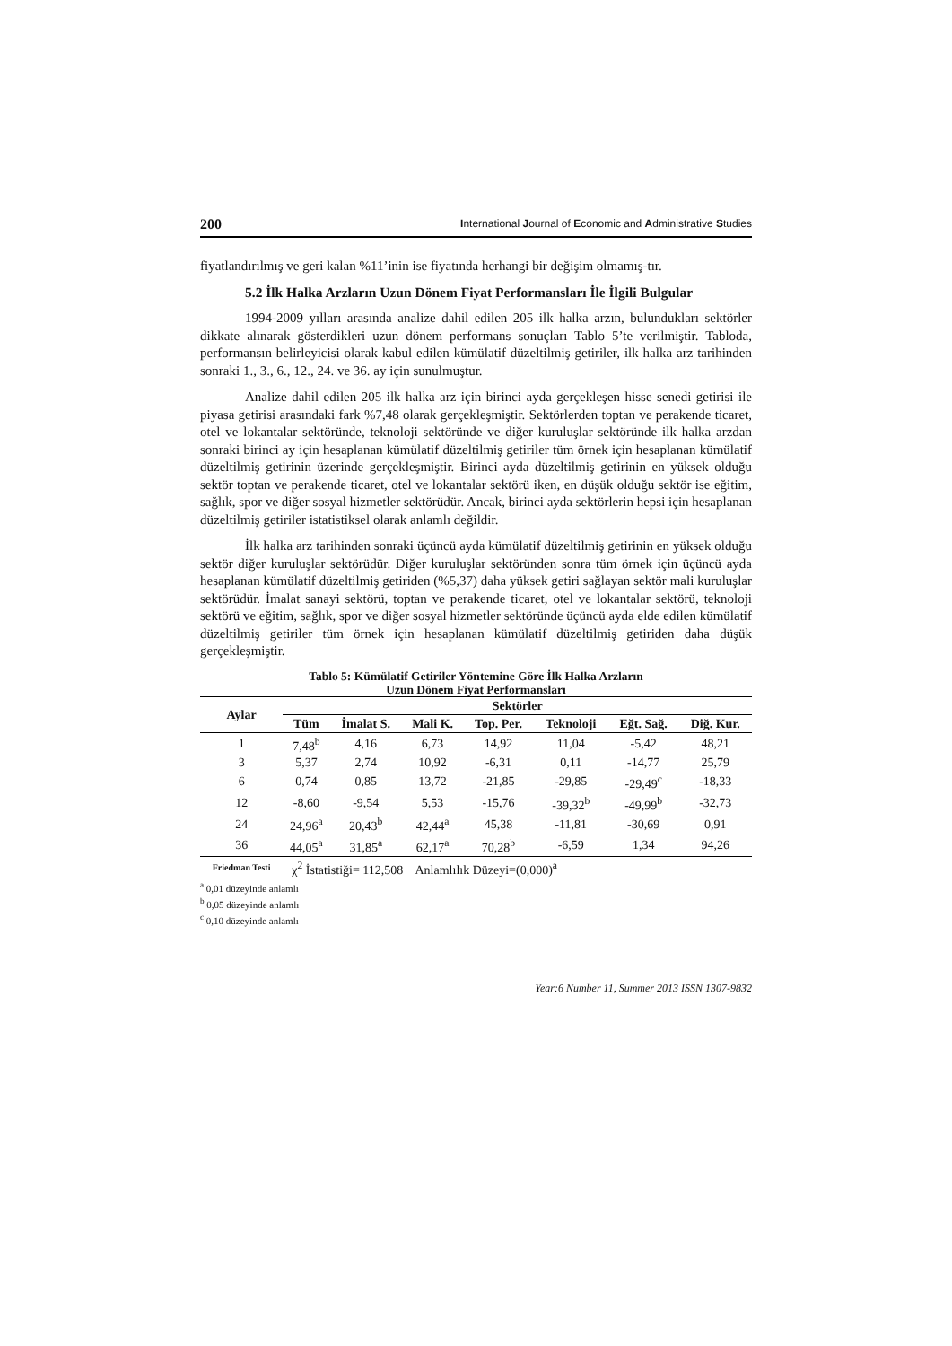200 International Journal of Economic and Administrative Studies
fiyatlandırılmış ve geri kalan %11’inin ise fiyatında herhangi bir değişim olmamış-tır.
5.2 İlk Halka Arzların Uzun Dönem Fiyat Performansları İle İlgili Bulgular
1994-2009 yılları arasında analize dahil edilen 205 ilk halka arzın, bulundukları sektörler dikkate alınarak gösterdikleri uzun dönem performans sonuçları Tablo 5’te verilmiştir. Tabloda, performansın belirleyicisi olarak kabul edilen kümülatif düzeltilmiş getiriler, ilk halka arz tarihinden sonraki 1., 3., 6., 12., 24. ve 36. ay için sunulmuştur.
Analize dahil edilen 205 ilk halka arz için birinci ayda gerçekleşen hisse senedi getirisi ile piyasa getirisi arasındaki fark %7,48 olarak gerçekleşmiştir. Sektörlerden toptan ve perakende ticaret, otel ve lokantalar sektöründe, teknoloji sektöründe ve diğer kuruluşlar sektöründe ilk halka arzdan sonraki birinci ay için hesaplanan kümülatif düzeltilmiş getiriler tüm örnek için hesaplanan kümülatif düzeltilmiş getirinin üzerinde gerçekleşmiştir. Birinci ayda düzeltilmiş getirinin en yüksek olduğu sektör toptan ve perakende ticaret, otel ve lokantalar sektörü iken, en düşük olduğu sektör ise eğitim, sağlık, spor ve diğer sosyal hizmetler sektörüdür. Ancak, birinci ayda sektörlerin hepsi için hesaplanan düzeltilmiş getiriler istatistiksel olarak anlamlı değildir.
İlk halka arz tarihinden sonraki üçüncü ayda kümülatif düzeltilmiş getirinin en yüksek olduğu sektör diğer kuruluşlar sektörüdür. Diğer kuruluşlar sektöründen sonra tüm örnek için üçüncü ayda hesaplanan kümülatif düzeltilmiş getiriden (%5,37) daha yüksek getiri sağlayan sektör mali kuruluşlar sektörüdür. İmalat sanayi sektörü, toptan ve perakende ticaret, otel ve lokantalar sektörü, teknoloji sektörü ve eğitim, sağlık, spor ve diğer sosyal hizmetler sektöründe üçüncü ayda elde edilen kümülatif düzeltilmiş getiriler tüm örnek için hesaplanan kümülatif düzeltilmiş getiriden daha düşük gerçekleşmiştir.
Tablo 5: Kümülatif Getiriler Yöntemine Göre İlk Halka Arzların
Uzun Dönem Fiyat Performansları
| Aylar | Sektörler | | | | | | |
| --- | --- | --- | --- | --- | --- | --- | --- |
| | Tüm | İmalat S. | Mali K. | Top. Per. | Teknoloji | Eğt. Sağ. | Diğ. Kur. |
| 1 | 7,48<sup>b</sup> | 4,16 | 6,73 | 14,92 | 11,04 | -5,42 | 48,21 |
| 3 | 5,37 | 2,74 | 10,92 | -6,31 | 0,11 | -14,77 | 25,79 |
| 6 | 0,74 | 0,85 | 13,72 | -21,85 | -29,85 | -29,49<sup>c</sup> | -18,33 |
| 12 | -8,60 | -9,54 | 5,53 | -15,76 | -39,32<sup>b</sup> | -49,99<sup>b</sup> | -32,73 |
| 24 | 24,96<sup>a</sup> | 20,43<sup>b</sup> | 42,44<sup>a</sup> | 45,38 | -11,81 | -30,69 | 0,91 |
| 36 | 44,05<sup>a</sup> | 31,85<sup>a</sup> | 62,17<sup>a</sup> | 70,28<sup>b</sup> | -6,59 | 1,34 | 94,26 |
| Friedman Testi | χ<sup>2</sup> İstatistiği= 112,508 Anlamlılık Düzeyi=(0,000)<sup>a</sup> | | | | | | |
<sup>a</sup> 0,01 düzeyinde anlamlı
<sup>b</sup> 0,05 düzeyinde anlamlı
<sup>c</sup> 0,10 düzeyinde anlamlı
Year:6 Number 11, Summer 2013 ISSN 1307-9832